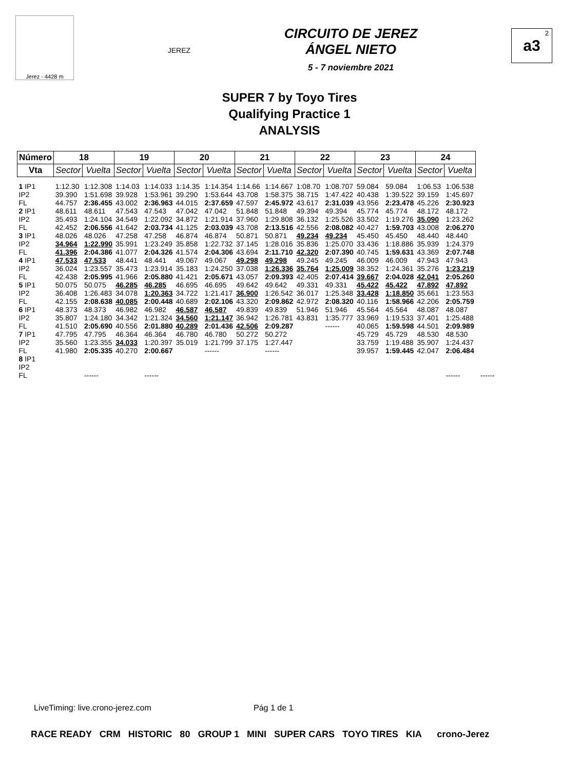Jerez - 4428 m
JEREZ
CIRCUITO DE JEREZ
ÁNGEL NIETO
5 - 7 noviembre 2021
a3<sup>2</sup>
SUPER 7 by Toyo Tires
Qualifying Practice 1
ANALYSIS
| Número | 18 | | 19 | | 20 | | 21 | | 22 | | 23 | | 24 | | | |
| --- | --- | --- | --- | --- | --- | --- | --- | --- | --- | --- | --- | --- | --- | --- | --- | --- |
| Vta | Sector | Vuelta | Sector | Vuelta | Sector | Vuelta | Sector | Vuelta | Sector | Vuelta | Sector | Vuelta | Sector | Vuelta | | |
| 1 IP1 | 1:12.30 | 1:12.308 | 1:14.03 | 1:14.033 | 1:14.35 | 1:14.354 | 1:14.66 | 1:14.667 | 1:08.70 | 1:08.707 | 59.084 | 59.084 | 1:06.53 | 1:06.538 | | |
| IP2 | 39.390 | 1:51.698 | 39.928 | 1:53.961 | 39.290 | 1:53.644 | 43.708 | 1:58.375 | 38.715 | 1:47.422 | 40.438 | 1:39.522 | 39.159 | 1:45.697 | | |
| FL | 44.757 | 2:36.455 | 43.002 | 2:36.963 | 44.015 | 2:37.659 | 47.597 | 2:45.972 | 43.617 | 2:31.039 | 43.956 | 2:23.478 | 45.226 | 2:30.923 | | |
| 2 IP1 | 48.611 | 48.611 | 47.543 | 47.543 | 47.042 | 47.042 | 51.848 | 51.848 | 49.394 | 49.394 | 45.774 | 45.774 | 48.172 | 48.172 | | |
| IP2 | 35.493 | 1:24.104 | 34.549 | 1:22.092 | 34.872 | 1:21.914 | 37.960 | 1:29.808 | 36.132 | 1:25.526 | 33.502 | 1:19.276 | 35.090 | 1:23.262 | | |
| FL | 42.452 | 2:06.556 | 41.642 | 2:03.734 | 41.125 | 2:03.039 | 43.708 | 2:13.516 | 42.556 | 2:08.082 | 40.427 | 1:59.703 | 43.008 | 2:06.270 | | |
| 3 IP1 | 48.026 | 48.026 | 47.258 | 47.258 | 46.874 | 46.874 | 50.871 | 50.871 | 49.234 | 49.234 | 45.450 | 45.450 | 48.440 | 48.440 | | |
| IP2 | 34.964 | 1:22.990 | 35.991 | 1:23.249 | 35.858 | 1:22.732 | 37.145 | 1:28.016 | 35.836 | 1:25.070 | 33.436 | 1:18.886 | 35.939 | 1:24.379 | | |
| FL | 41.396 | 2:04.386 | 41.077 | 2:04.326 | 41.574 | 2:04.306 | 43.694 | 2:11.710 | 42.320 | 2:07.390 | 40.745 | 1:59.631 | 43.369 | 2:07.748 | | |
| 4 IP1 | 47.533 | 47.533 | 48.441 | 48.441 | 49.067 | 49.067 | 49.298 | 49.298 | 49.245 | 49.245 | 46.009 | 46.009 | 47.943 | 47.943 | | |
| IP2 | 36.024 | 1:23.557 | 35.473 | 1:23.914 | 35.183 | 1:24.250 | 37.038 | 1:26.336 | 35.764 | 1:25.009 | 38.352 | 1:24.361 | 35.276 | 1:23.219 | | |
| FL | 42.438 | 2:05.995 | 41.966 | 2:05.880 | 41.421 | 2:05.671 | 43.057 | 2:09.393 | 42.405 | 2:07.414 | 39.667 | 2:04.028 | 42.041 | 2:05.260 | | |
| 5 IP1 | 50.075 | 50.075 | 46.285 | 46.285 | 46.695 | 46.695 | 49.642 | 49.642 | 49.331 | 49.331 | 45.422 | 45.422 | 47.892 | 47.892 | | |
| IP2 | 36.408 | 1:26.483 | 34.078 | 1:20.363 | 34.722 | 1:21.417 | 36.900 | 1:26.542 | 36.017 | 1:25.348 | 33.428 | 1:18.850 | 35.661 | 1:23.553 | | |
| FL | 42.155 | 2:08.638 | 40.085 | 2:00.448 | 40.689 | 2:02.106 | 43.320 | 2:09.862 | 42.972 | 2:08.320 | 40.116 | 1:58.966 | 42.206 | 2:05.759 | | |
| 6 IP1 | 48.373 | 48.373 | 46.982 | 46.982 | 46.587 | 46.587 | 49.839 | 49.839 | 51.946 | 51.946 | 45.564 | 45.564 | 48.087 | 48.087 | | |
| IP2 | 35.807 | 1:24.180 | 34.342 | 1:21.324 | 34.560 | 1:21.147 | 36.942 | 1:26.781 | 43.831 | 1:35.777 | 33.969 | 1:19.533 | 37.401 | 1:25.488 | | |
| FL | 41.510 | 2:05.690 | 40.556 | 2:01.880 | 40.289 | 2:01.436 | 42.506 | 2:09.287 | | ------ | 40.065 | 1:59.598 | 44.501 | 2:09.989 | | |
| 7 IP1 | 47.795 | 47.795 | 46.364 | 46.364 | 46.780 | 46.780 | 50.272 | 50.272 | | | 45.729 | 45.729 | 48.530 | 48.530 | | |
| IP2 | 35.560 | 1:23.355 | 34.033 | 1:20.397 | 35.019 | 1:21.799 | 37.175 | 1:27.447 | | | 33.759 | 1:19.488 | 35.907 | 1:24.437 | | |
| FL | 41.980 | 2:05.335 | 40.270 | 2:00.667 | | ------ | | ------ | | | 39.957 | 1:59.445 | 42.047 | 2:06.484 | | |
| 8 IP1 | | | | | | | | | | | | | | | | |
| IP2 | | | | | | | | | | | | | | | | |
| FL | | ------ | | ------ | | | | | | | | | | ------ | | ------ |
LiveTiming: live.crono-jerez.com
Pág 1 de 1
RACE READY CRM HISTORIC 80 GROUP 1 MINI SUPER CARS TOYO TIRES KIA crono-Jerez